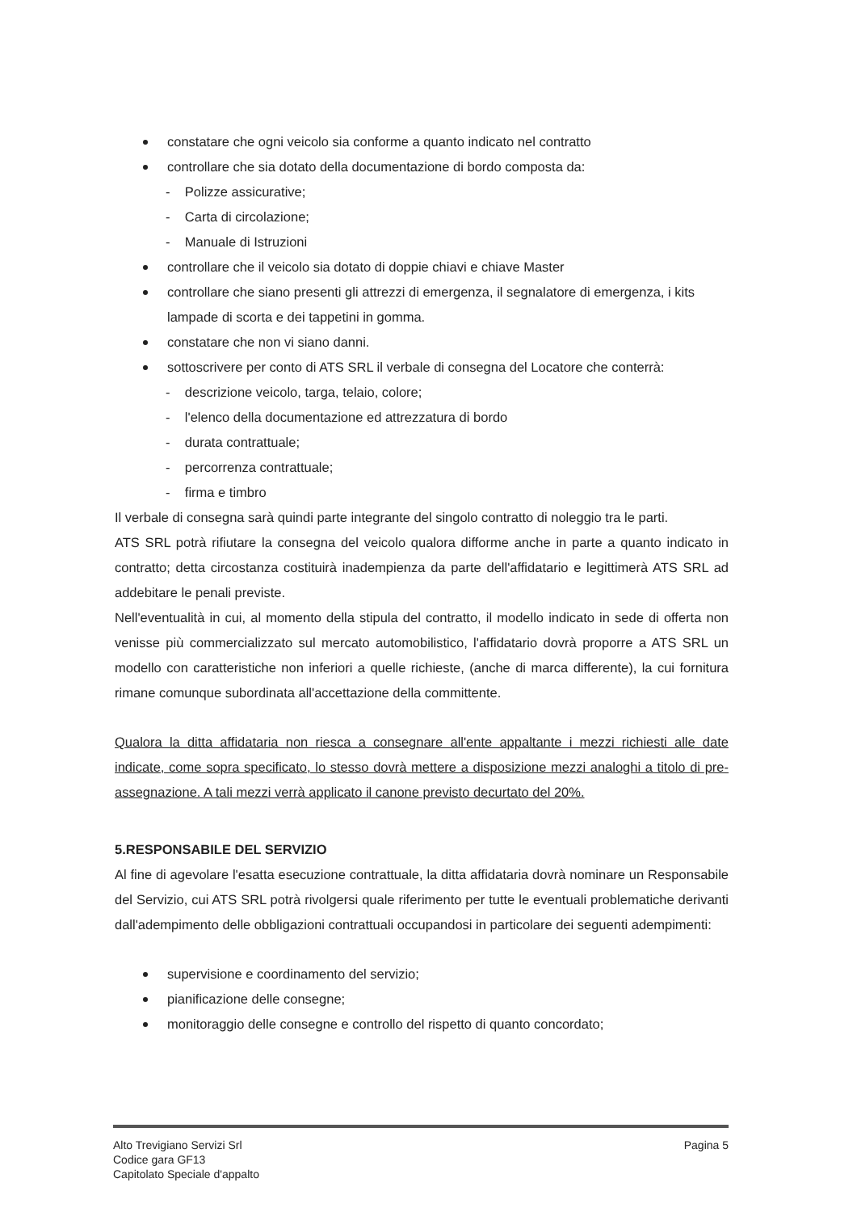constatare che ogni veicolo sia conforme a quanto indicato nel contratto
controllare che sia dotato della documentazione di bordo composta da:
- Polizze assicurative;
- Carta di circolazione;
- Manuale di Istruzioni
controllare che il veicolo sia dotato di doppie chiavi e chiave Master
controllare che siano presenti gli attrezzi di emergenza, il segnalatore di emergenza, i kits lampade di scorta e dei tappetini in gomma.
constatare che non vi siano danni.
sottoscrivere per conto di ATS SRL il verbale di consegna del Locatore che conterrà:
- descrizione veicolo, targa, telaio, colore;
- l'elenco della documentazione ed attrezzatura di bordo
- durata contrattuale;
- percorrenza contrattuale;
- firma e timbro
Il verbale di consegna sarà quindi parte integrante del singolo contratto di noleggio tra le parti.
ATS SRL potrà rifiutare la consegna del veicolo qualora difforme anche in parte a quanto indicato in contratto; detta circostanza costituirà inadempienza da parte dell'affidatario e legittimerà ATS SRL ad addebitare le penali previste.
Nell'eventualità in cui, al momento della stipula del contratto, il modello indicato in sede di offerta non venisse più commercializzato sul mercato automobilistico, l'affidatario dovrà proporre a ATS SRL un modello con caratteristiche non inferiori a quelle richieste, (anche di marca differente), la cui fornitura rimane comunque subordinata all'accettazione della committente.
Qualora la ditta affidataria non riesca a consegnare all'ente appaltante i mezzi richiesti alle date indicate, come sopra specificato, lo stesso dovrà mettere a disposizione mezzi analoghi a titolo di pre- assegnazione. A tali mezzi verrà applicato il canone previsto decurtato del 20%.
5.RESPONSABILE DEL SERVIZIO
Al fine di agevolare l'esatta esecuzione contrattuale, la ditta affidataria dovrà nominare un Responsabile del Servizio, cui ATS SRL potrà rivolgersi quale riferimento per tutte le eventuali problematiche derivanti dall'adempimento delle obbligazioni contrattuali occupandosi in particolare dei seguenti adempimenti:
supervisione e coordinamento del servizio;
pianificazione delle consegne;
monitoraggio delle consegne e controllo del rispetto di quanto concordato;
Alto Trevigiano Servizi Srl
Codice gara GF13
Capitolato Speciale d'appalto
Pagina 5